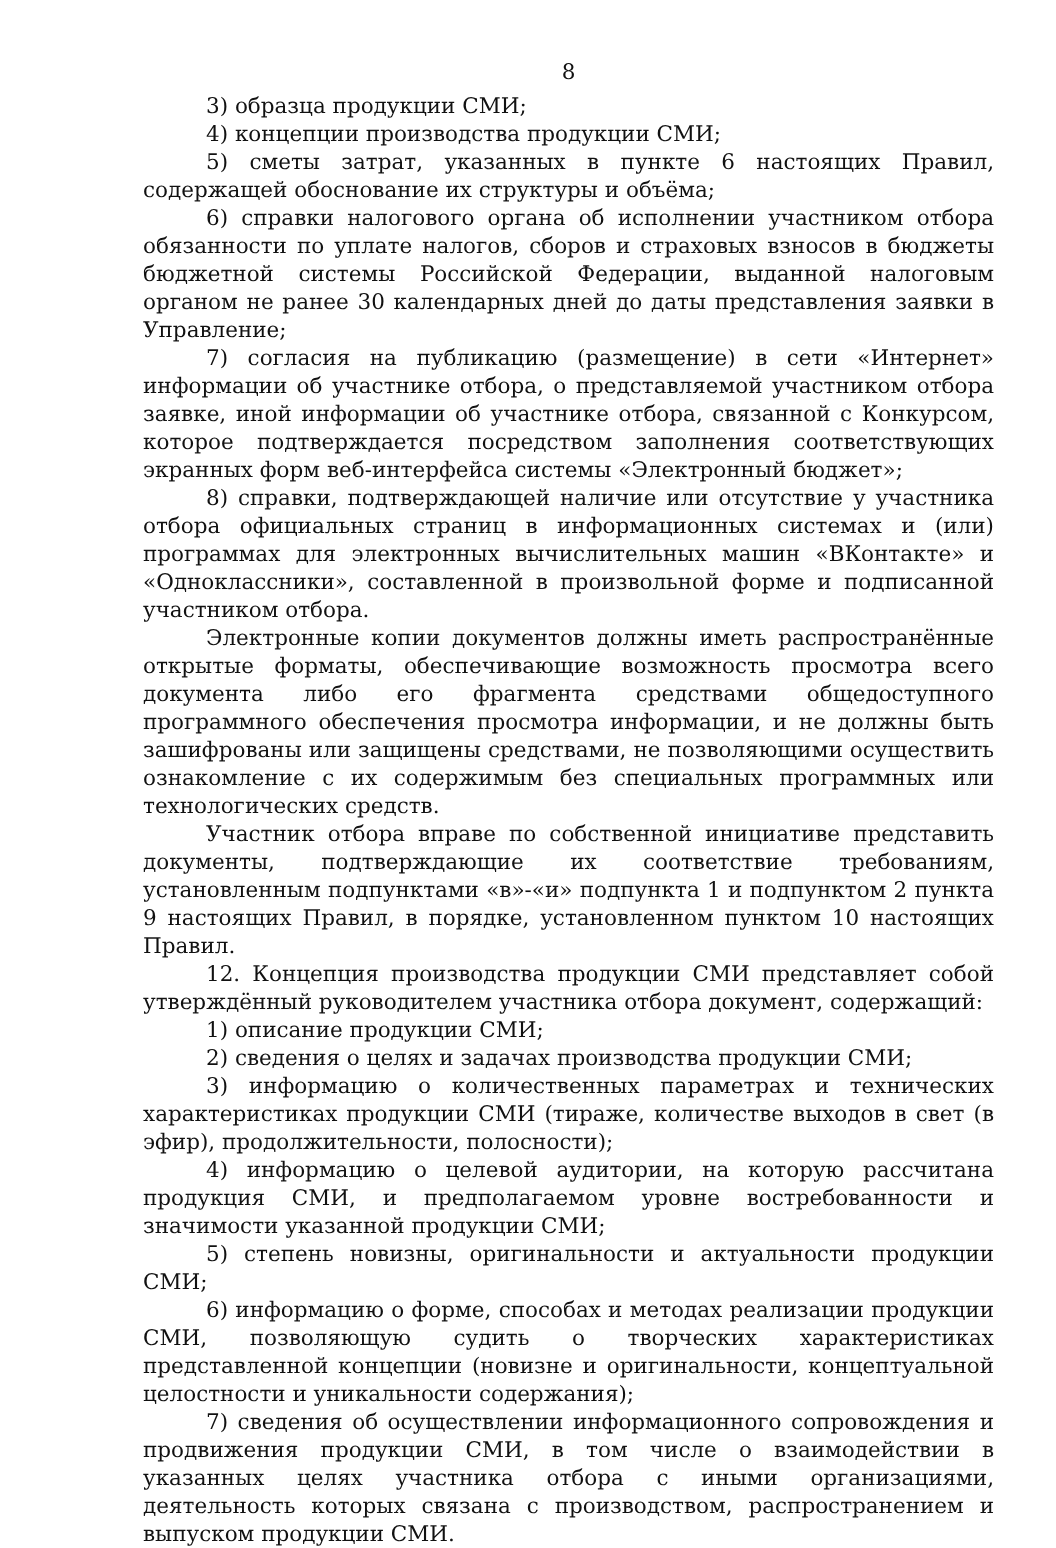8
3) образца продукции СМИ;
4) концепции производства продукции СМИ;
5) сметы затрат, указанных в пункте 6 настоящих Правил, содержащей обоснование их структуры и объёма;
6) справки налогового органа об исполнении участником отбора обязанности по уплате налогов, сборов и страховых взносов в бюджеты бюджетной системы Российской Федерации, выданной налоговым органом не ранее 30 календарных дней до даты представления заявки в Управление;
7) согласия на публикацию (размещение) в сети «Интернет» информации об участнике отбора, о представляемой участником отбора заявке, иной информации об участнике отбора, связанной с Конкурсом, которое подтверждается посредством заполнения соответствующих экранных форм веб-интерфейса системы «Электронный бюджет»;
8) справки, подтверждающей наличие или отсутствие у участника отбора официальных страниц в информационных системах и (или) программах для электронных вычислительных машин «ВКонтакте» и «Одноклассники», составленной в произвольной форме и подписанной участником отбора.
Электронные копии документов должны иметь распространённые открытые форматы, обеспечивающие возможность просмотра всего документа либо его фрагмента средствами общедоступного программного обеспечения просмотра информации, и не должны быть зашифрованы или защищены средствами, не позволяющими осуществить ознакомление с их содержимым без специальных программных или технологических средств.
Участник отбора вправе по собственной инициативе представить документы, подтверждающие их соответствие требованиям, установленным подпунктами «в»-«и» подпункта 1 и подпунктом 2 пункта 9 настоящих Правил, в порядке, установленном пунктом 10 настоящих Правил.
12. Концепция производства продукции СМИ представляет собой утверждённый руководителем участника отбора документ, содержащий:
1) описание продукции СМИ;
2) сведения о целях и задачах производства продукции СМИ;
3) информацию о количественных параметрах и технических характеристиках продукции СМИ (тираже, количестве выходов в свет (в эфир), продолжительности, полосности);
4) информацию о целевой аудитории, на которую рассчитана продукция СМИ, и предполагаемом уровне востребованности и значимости указанной продукции СМИ;
5) степень новизны, оригинальности и актуальности продукции СМИ;
6) информацию о форме, способах и методах реализации продукции СМИ, позволяющую судить о творческих характеристиках представленной концепции (новизне и оригинальности, концептуальной целостности и уникальности содержания);
7) сведения об осуществлении информационного сопровождения и продвижения продукции СМИ, в том числе о взаимодействии в указанных целях участника отбора с иными организациями, деятельность которых связана с производством, распространением и выпуском продукции СМИ.